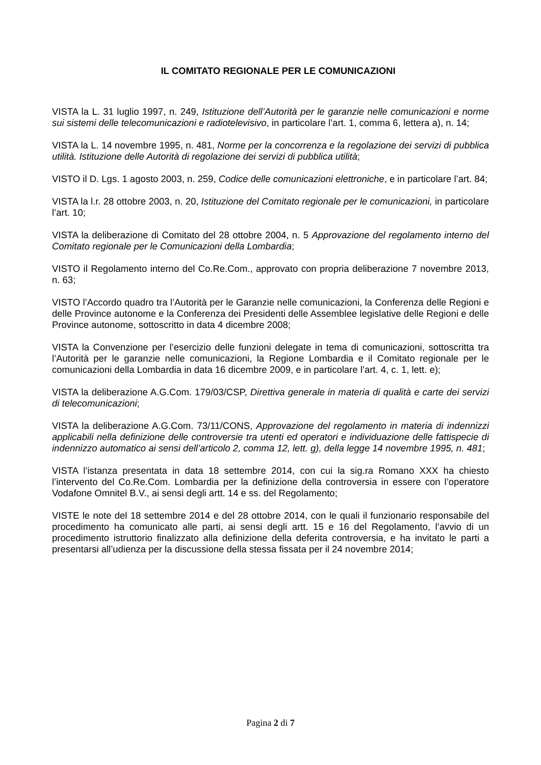IL COMITATO REGIONALE PER LE COMUNICAZIONI
VISTA la L. 31 luglio 1997, n. 249, Istituzione dell’Autorità per le garanzie nelle comunicazioni e norme sui sistemi delle telecomunicazioni e radiotelevisivo, in particolare l’art. 1, comma 6, lettera a), n. 14;
VISTA la L. 14 novembre 1995, n. 481, Norme per la concorrenza e la regolazione dei servizi di pubblica utilità. Istituzione delle Autorità di regolazione dei servizi di pubblica utilità;
VISTO il D. Lgs. 1 agosto 2003, n. 259, Codice delle comunicazioni elettroniche, e in particolare l’art. 84;
VISTA la l.r. 28 ottobre 2003, n. 20, Istituzione del Comitato regionale per le comunicazioni, in particolare l’art. 10;
VISTA la deliberazione di Comitato del 28 ottobre 2004, n. 5 Approvazione del regolamento interno del Comitato regionale per le Comunicazioni della Lombardia;
VISTO il Regolamento interno del Co.Re.Com., approvato con propria deliberazione 7 novembre 2013, n. 63;
VISTO l’Accordo quadro tra l’Autorità per le Garanzie nelle comunicazioni, la Conferenza delle Regioni e delle Province autonome e la Conferenza dei Presidenti delle Assemblee legislative delle Regioni e delle Province autonome, sottoscritto in data 4 dicembre 2008;
VISTA la Convenzione per l’esercizio delle funzioni delegate in tema di comunicazioni, sottoscritta tra l’Autorità per le garanzie nelle comunicazioni, la Regione Lombardia e il Comitato regionale per le comunicazioni della Lombardia in data 16 dicembre 2009, e in particolare l’art. 4, c. 1, lett. e);
VISTA la deliberazione A.G.Com. 179/03/CSP, Direttiva generale in materia di qualità e carte dei servizi di telecomunicazioni;
VISTA la deliberazione A.G.Com. 73/11/CONS, Approvazione del regolamento in materia di indennizzi applicabili nella definizione delle controversie tra utenti ed operatori e individuazione delle fattispecie di indennizzo automatico ai sensi dell’articolo 2, comma 12, lett. g), della legge 14 novembre 1995, n. 481;
VISTA l’istanza presentata in data 18 settembre 2014, con cui la sig.ra Romano XXX ha chiesto l’intervento del Co.Re.Com. Lombardia per la definizione della controversia in essere con l’operatore Vodafone Omnitel B.V., ai sensi degli artt. 14 e ss. del Regolamento;
VISTE le note del 18 settembre 2014 e del 28 ottobre 2014, con le quali il funzionario responsabile del procedimento ha comunicato alle parti, ai sensi degli artt. 15 e 16 del Regolamento, l’avvio di un procedimento istruttorio finalizzato alla definizione della deferita controversia, e ha invitato le parti a presentarsi all’udienza per la discussione della stessa fissata per il 24 novembre 2014;
Pagina 2 di 7